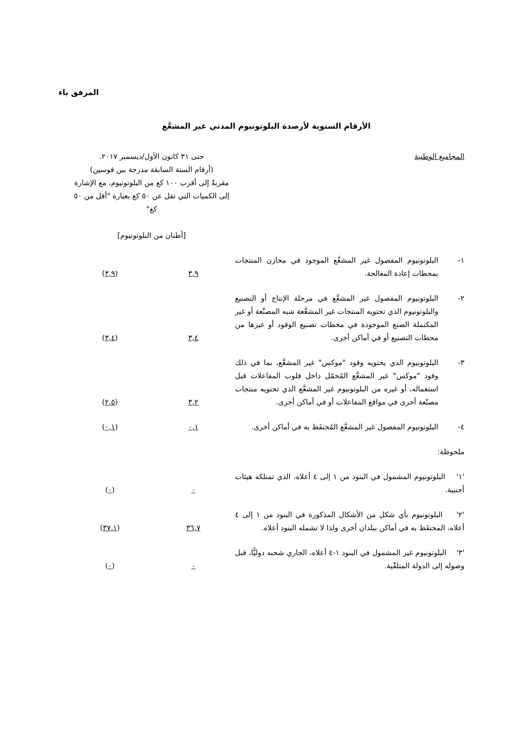المرفق باء
الأرقام السنوية لأرصدة البلوتونيوم المدني غير المشعَّع
| المجاميع الوطنية | | حتى ٣١ كانون الأول/ديسمبر ٢٠١٧. (أرقام السنة السابقة مدرجة بين قوسين) مقربةً إلى أقرب ١٠٠ كغ من البلوتونيوم، مع الإشارة إلى الكميات التي تقل عن ٥٠ كغ بعبارة "أقل من ٥٠ كغ" [أطنان من البلوتونيوم] | |
| ١- | البلوتونيوم المفصول غير المشعَّع الموجود في مخازن المنتجات بمحطات إعادة المعالجة. | ٣,٩ | ( ٣,٩ ) |
| ٢- | البلوتونيوم المفصول غير المشعَّع في مرحلة الإنتاج أو التصنيع والبلوتونيوم الذي تحتويه المنتجات غير المشعَّعة شبه المصنَّعة أو غير المكتملة الصنع الموجودة في محطات تصنيع الوقود أو غيرها من محطات التصنيع أو في أماكن أخرى. | ٣,٤ | ( ٣,٤ ) |
| ٣- | البلوتونيوم الذي يحتويه وقود "موكس" غير المشعَّع، بما في ذلك وقود "موكس" غير المشعَّع المُحمّل داخل قلوب المفاعلات قبل استعماله، أو غيره من البلوتونيوم غير المشعَّع الذي تحتويه منتجات مصنّعة أخرى في مواقع المفاعلات أو في أماكن أخرى. | ٣,٢ | ( ٢,٥ ) |
| ٤- | البلوتونيوم المفصول غير المشعَّع المُحتفَظ به في أماكن أخرى. | ٠,١ | ( ٠,١ ) |
| ملحوظة: | | | |
| '١' البلوتونيوم المشمول في البنود من ١ إلى ٤ أعلاه، الذي تمتلكه هيئات أجنبية. | | ٠ | ( ٠ ) |
| '٢' البلوتونيوم بأي شكل من الأشكال المذكورة في البنود من ١ إلى ٤ أعلاه، المحتفَظ به في أماكن ببلدان أخرى ولذا لا تشمله البنود أعلاه. | | ٣٦,٧ | ( ٣٧,١ ) |
| '٣' البلوتونيوم غير المشمول في البنود ١-٤ أعلاه، الجاري شحنه دوليًّا، قبل وصوله إلى الدولة المتلقّية. | | ٠ | ( ٠ ) |